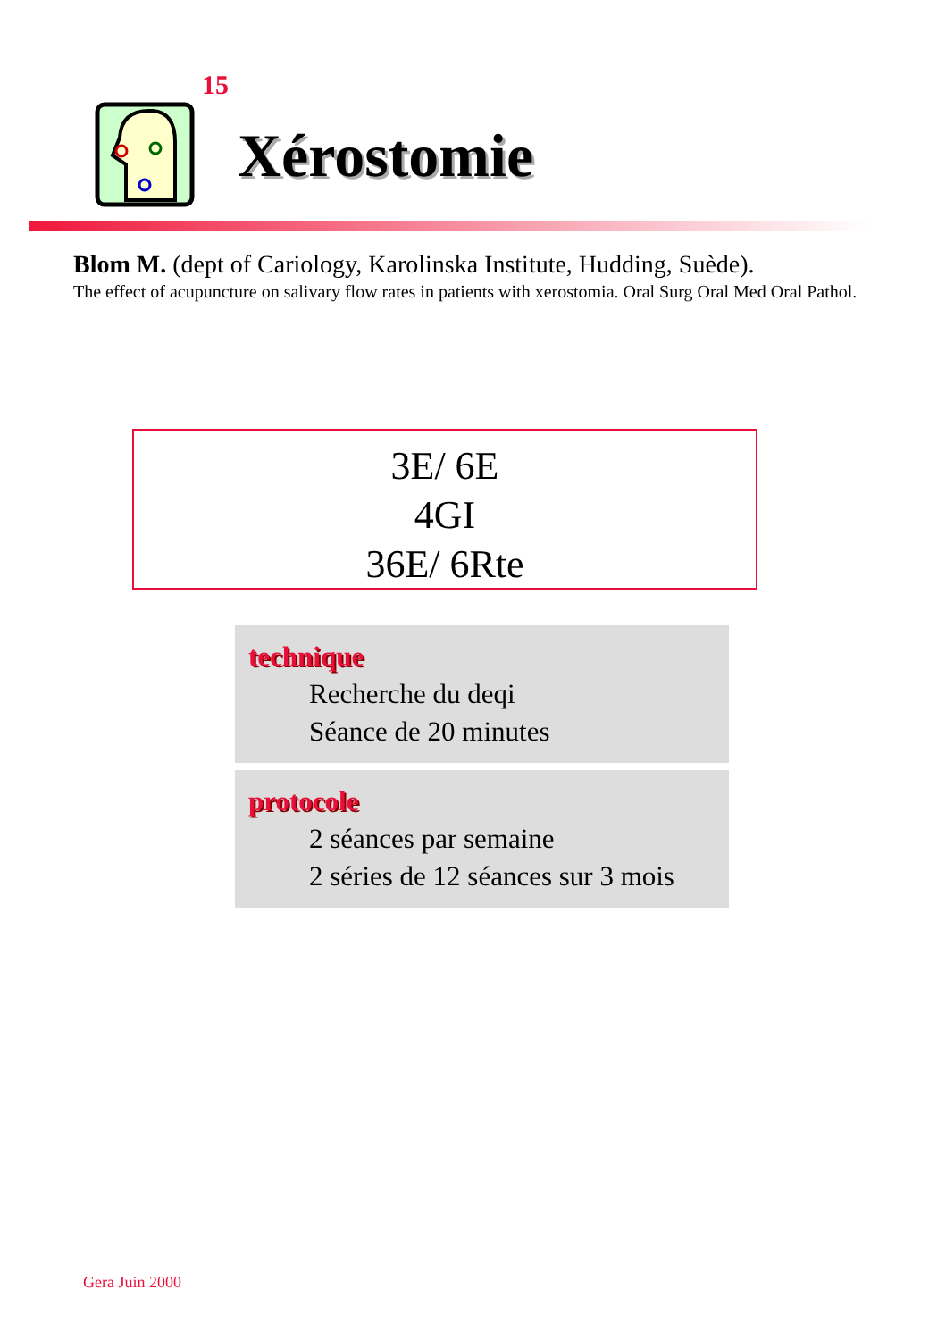15
Xérostomie
Blom M. (dept of Cariology, Karolinska Institute, Hudding, Suède).
The effect of acupuncture on salivary flow rates in patients with xerostomia. Oral Surg Oral Med Oral Pathol.
3E/ 6E
4GI
36E/ 6Rte
technique
Recherche du deqi
Séance de 20 minutes
protocole
2 séances par semaine
2 séries de 12 séances sur 3 mois
Gera Juin 2000